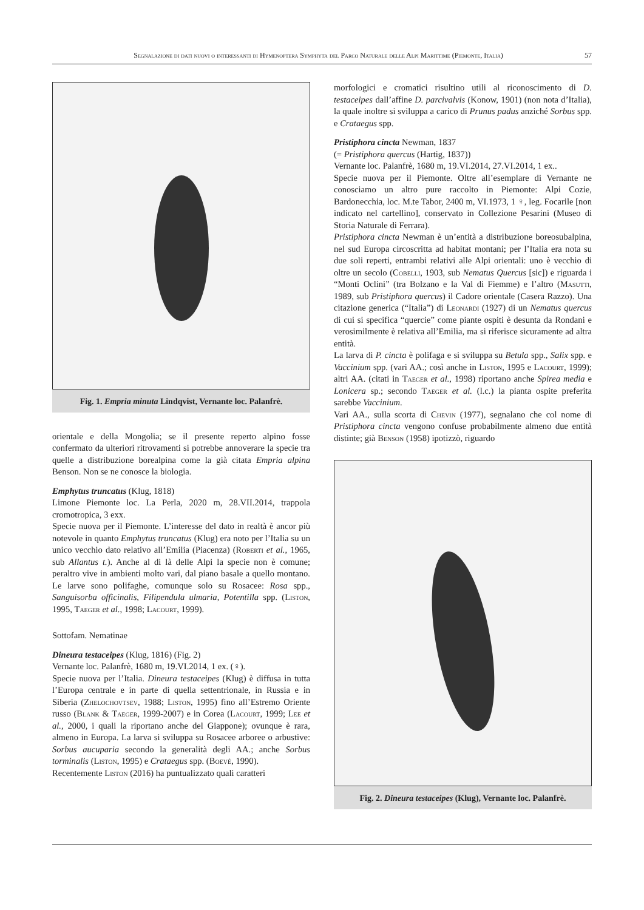Segnalazione di dati nuovi o interessanti di Hymenoptera Symphyta del Parco Naturale delle Alpi Marittime (Piemonte, Italia) 57
Fig. 1. Empria minuta Lindqvist, Vernante loc. Palanfrè.
orientale e della Mongolia; se il presente reperto alpino fosse confermato da ulteriori ritrovamenti si potrebbe annoverare la specie tra quelle a distribuzione borealpina come la già citata Empria alpina Benson. Non se ne conosce la biologia.
Emphytus truncatus (Klug, 1818)
Limone Piemonte loc. La Perla, 2020 m, 28.VII.2014, trappola cromotropica, 3 exx.
Specie nuova per il Piemonte. L’interesse del dato in realtà è ancor più notevole in quanto Emphytus truncatus (Klug) era noto per l’Italia su un unico vecchio dato relativo all’Emilia (Piacenza) (Roberti et al., 1965, sub Allantus t.). Anche al di là delle Alpi la specie non è comune; peraltro vive in ambienti molto vari, dal piano basale a quello montano. Le larve sono polifaghe, comunque solo su Rosacee: Rosa spp., Sanguisorba officinalis, Filipendula ulmaria, Potentilla spp. (Liston, 1995, Taeger et al., 1998; Lacourt, 1999).
Sottofam. Nematinae
Dineura testaceipes (Klug, 1816) (Fig. 2)
Vernante loc. Palanfrè, 1680 m, 19.VI.2014, 1 ex. (♀).
Specie nuova per l’Italia. Dineura testaceipes (Klug) è diffusa in tutta l’Europa centrale e in parte di quella settentrionale, in Russia e in Siberia (Zhelochovtsev, 1988; Liston, 1995) fino all’Estremo Oriente russo (Blank & Taeger, 1999-2007) e in Corea (Lacourt, 1999; Lee et al., 2000, i quali la riportano anche del Giappone); ovunque è rara, almeno in Europa. La larva si sviluppa su Rosacee arboree o arbustive: Sorbus aucuparia secondo la generalità degli AA.; anche Sorbus torminalis (Liston, 1995) e Crataegus spp. (Boevé, 1990).
Recentemente Liston (2016) ha puntualizzato quali caratteri
morfologici e cromatici risultino utili al riconoscimento di D. testaceipes dall’affine D. parcivalvis (Konow, 1901) (non nota d’Italia), la quale inoltre si sviluppa a carico di Prunus padus anziché Sorbus spp. e Crataegus spp.
Pristiphora cincta Newman, 1837
(= Pristiphora quercus (Hartig, 1837))
Vernante loc. Palanfrè, 1680 m, 19.VI.2014, 27.VI.2014, 1 ex..
Specie nuova per il Piemonte. Oltre all’esemplare di Vernante ne conosciamo un altro pure raccolto in Piemonte: Alpi Cozie, Bardonecchia, loc. M.te Tabor, 2400 m, VI.1973, 1 ♀, leg. Focarile [non indicato nel cartellino], conservato in Collezione Pesarini (Museo di Storia Naturale di Ferrara).
Pristiphora cincta Newman è un’entità a distribuzione boreosubalpina, nel sud Europa circoscritta ad habitat montani; per l’Italia era nota su due soli reperti, entrambi relativi alle Alpi orientali: uno è vecchio di oltre un secolo (Cobelli, 1903, sub Nematus Quercus [sic]) e riguarda i “Monti Oclini” (tra Bolzano e la Val di Fiemme) e l’altro (Masutti, 1989, sub Pristiphora quercus) il Cadore orientale (Casera Razzo). Una citazione generica (“Italia”) di Leonardi (1927) di un Nematus quercus di cui si specifica “quercie” come piante ospiti è desunta da Rondani e verosimilmente è relativa all’Emilia, ma si riferisce sicuramente ad altra entità.
La larva di P. cincta è polifaga e si sviluppa su Betula spp., Salix spp. e Vaccinium spp. (vari AA.; così anche in Liston, 1995 e Lacourt, 1999); altri AA. (citati in Taeger et al., 1998) riportano anche Spirea media e Lonicera sp.; secondo Taeger et al. (l.c.) la pianta ospite preferita sarebbe Vaccinium.
Vari AA., sulla scorta di Chevin (1977), segnalano che col nome di Pristiphora cincta vengono confuse probabilmente almeno due entità distinte; già Benson (1958) ipotizzò, riguardo
Fig. 2. Dineura testaceipes (Klug), Vernante loc. Palanfrè.